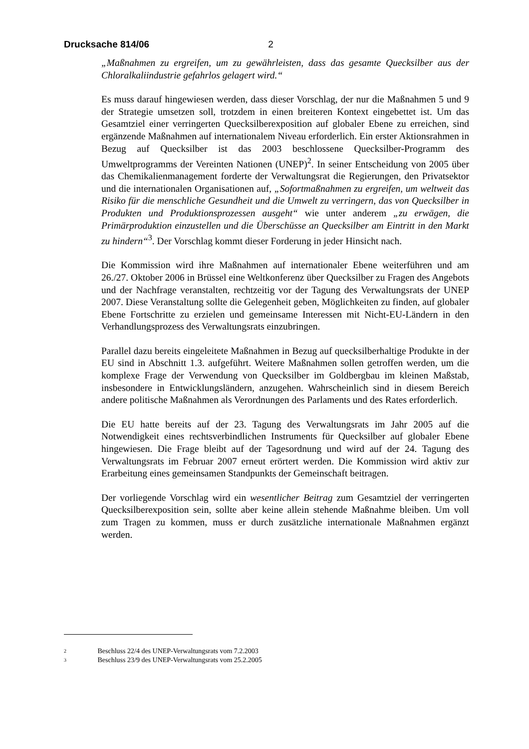Drucksache 814/06 2
„Maßnahmen zu ergreifen, um zu gewährleisten, dass das gesamte Quecksilber aus der Chloralkaliindustrie gefahrlos gelagert wird.“
Es muss darauf hingewiesen werden, dass dieser Vorschlag, der nur die Maßnahmen 5 und 9 der Strategie umsetzen soll, trotzdem in einen breiteren Kontext eingebettet ist. Um das Gesamtziel einer verringerten Quecksilberexposition auf globaler Ebene zu erreichen, sind ergänzende Maßnahmen auf internationalem Niveau erforderlich. Ein erster Aktionsrahmen in Bezug auf Quecksilber ist das 2003 beschlossene Quecksilber-Programm des Umweltprogramms der Vereinten Nationen (UNEP)<sup>2</sup>. In seiner Entscheidung von 2005 über das Chemikalienmanagement forderte der Verwaltungsrat die Regierungen, den Privatsektor und die internationalen Organisationen auf, „Sofortmaßnahmen zu ergreifen, um weltweit das Risiko für die menschliche Gesundheit und die Umwelt zu verringern, das von Quecksilber in Produkten und Produktionsprozessen ausgeht“ wie unter anderem „zu erwägen, die Primärproduktion einzustellen und die Überschüsse an Quecksilber am Eintritt in den Markt zu hindern“<sup>3</sup>. Der Vorschlag kommt dieser Forderung in jeder Hinsicht nach.
Die Kommission wird ihre Maßnahmen auf internationaler Ebene weiterführen und am 26./27. Oktober 2006 in Brüssel eine Weltkonferenz über Quecksilber zu Fragen des Angebots und der Nachfrage veranstalten, rechtzeitig vor der Tagung des Verwaltungsrats der UNEP 2007. Diese Veranstaltung sollte die Gelegenheit geben, Möglichkeiten zu finden, auf globaler Ebene Fortschritte zu erzielen und gemeinsame Interessen mit Nicht-EU-Ländern in den Verhandlungsprozess des Verwaltungsrats einzubringen.
Parallel dazu bereits eingeleitete Maßnahmen in Bezug auf quecksilberhaltige Produkte in der EU sind in Abschnitt 1.3. aufgeführt. Weitere Maßnahmen sollen getroffen werden, um die komplexe Frage der Verwendung von Quecksilber im Goldbergbau im kleinen Maßstab, insbesondere in Entwicklungsländern, anzugehen. Wahrscheinlich sind in diesem Bereich andere politische Maßnahmen als Verordnungen des Parlaments und des Rates erforderlich.
Die EU hatte bereits auf der 23. Tagung des Verwaltungsrats im Jahr 2005 auf die Notwendigkeit eines rechtsverbindlichen Instruments für Quecksilber auf globaler Ebene hingewiesen. Die Frage bleibt auf der Tagesordnung und wird auf der 24. Tagung des Verwaltungsrats im Februar 2007 erneut erörtert werden. Die Kommission wird aktiv zur Erarbeitung eines gemeinsamen Standpunkts der Gemeinschaft beitragen.
Der vorliegende Vorschlag wird ein wesentlicher Beitrag zum Gesamtziel der verringerten Quecksilberexposition sein, sollte aber keine allein stehende Maßnahme bleiben. Um voll zum Tragen zu kommen, muss er durch zusätzliche internationale Maßnahmen ergänzt werden.
2 Beschluss 22/4 des UNEP-Verwaltungsrats vom 7.2.2003
3 Beschluss 23/9 des UNEP-Verwaltungsrats vom 25.2.2005